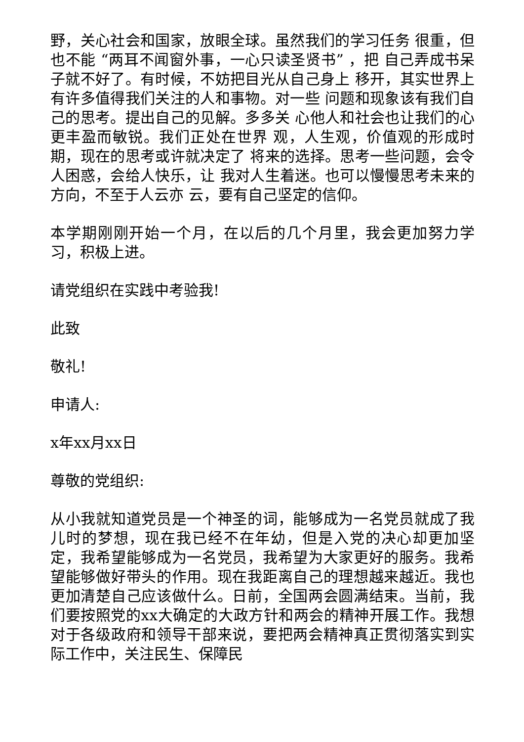野，关心社会和国家，放眼全球。虽然我们的学习任务 很重，但也不能 “两耳不闻窗外事，一心只读圣贤书” ，把 自己弄成书呆子就不好了。有时候，不妨把目光从自己身上 移开，其实世界上有许多值得我们关注的人和事物。对一些 问题和现象该有我们自己的思考。提出自己的见解。多多关 心他人和社会也让我们的心更丰盈而敏锐。我们正处在世界 观，人生观，价值观的形成时期，现在的思考或许就决定了 将来的选择。思考一些问题，会令人困惑，会给人快乐，让 我对人生着迷。也可以慢慢思考未来的方向，不至于人云亦 云，要有自己坚定的信仰。
本学期刚刚开始一个月，在以后的几个月里，我会更加努力学习，积极上进。
请党组织在实践中考验我!
此致
敬礼!
申请人:
x年xx月xx日
尊敬的党组织:
从小我就知道党员是一个神圣的词，能够成为一名党员就成了我儿时的梦想，现在我已经不在年幼，但是入党的决心却更加坚定，我希望能够成为一名党员，我希望为大家更好的服务。我希望能够做好带头的作用。现在我距离自己的理想越来越近。我也更加清楚自己应该做什么。日前，全国两会圆满结束。当前，我们要按照党的xx大确定的大政方针和两会的精神开展工作。我想对于各级政府和领导干部来说，要把两会精神真正贯彻落实到实际工作中，关注民生、保障民